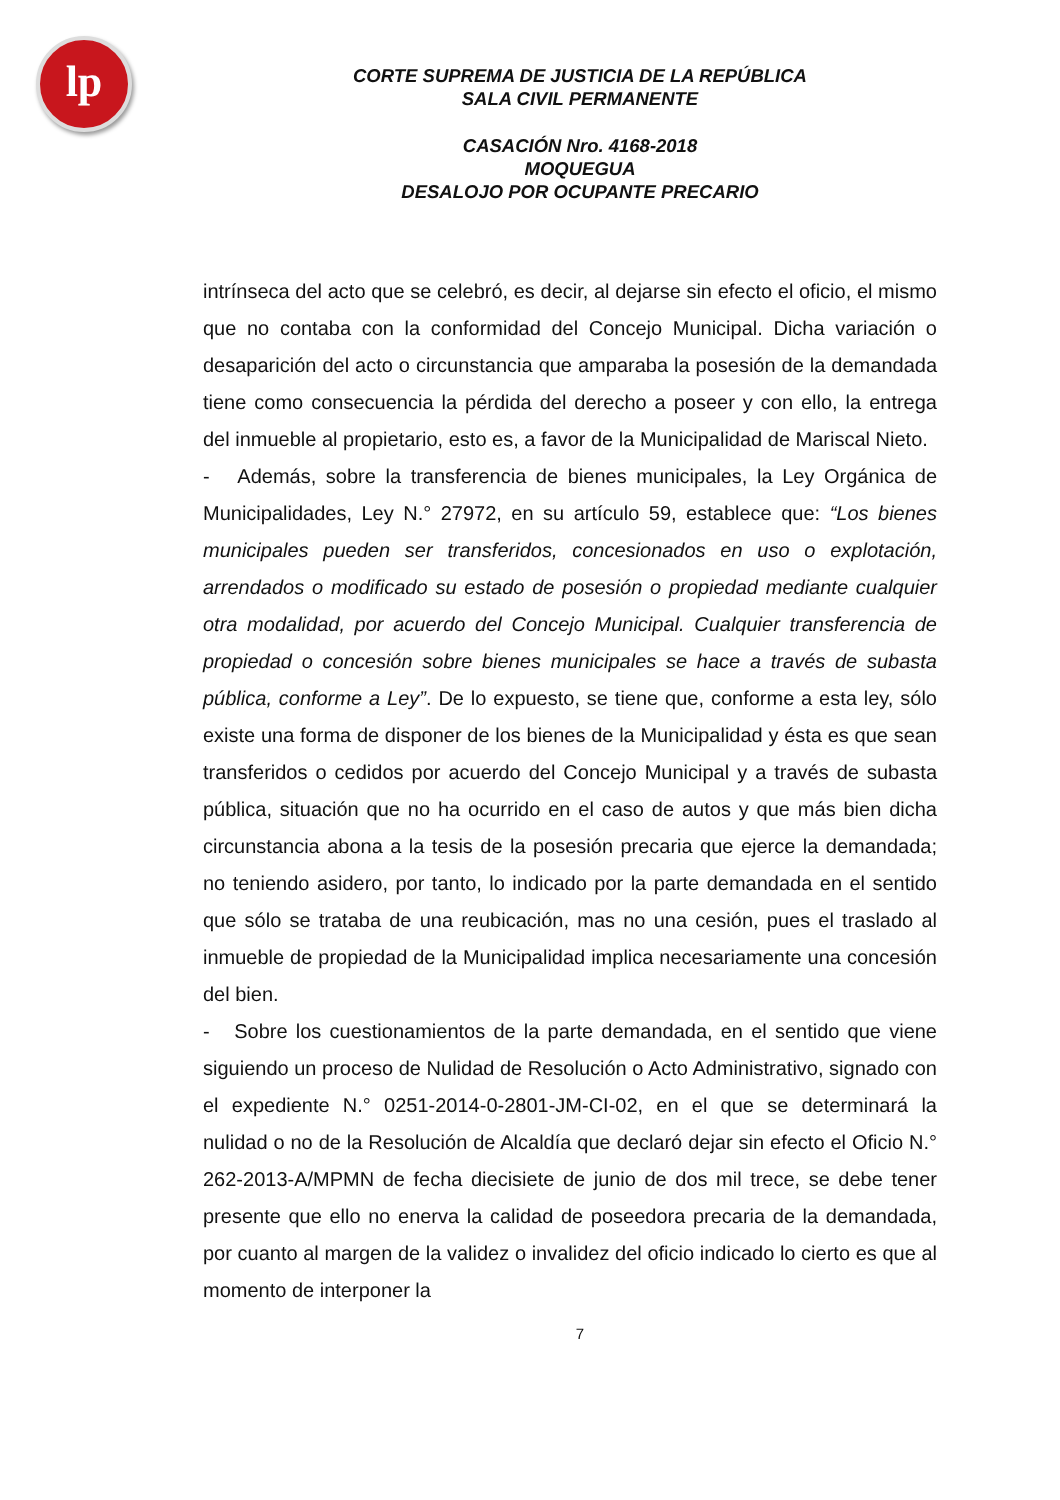lp
CORTE SUPREMA DE JUSTICIA DE LA REPÚBLICA
SALA CIVIL PERMANENTE
CASACIÓN Nro. 4168-2018
MOQUEGUA
DESALOJO POR OCUPANTE PRECARIO
intrínseca del acto que se celebró, es decir, al dejarse sin efecto el oficio, el mismo que no contaba con la conformidad del Concejo Municipal. Dicha variación o desaparición del acto o circunstancia que amparaba la posesión de la demandada tiene como consecuencia la pérdida del derecho a poseer y con ello, la entrega del inmueble al propietario, esto es, a favor de la Municipalidad de Mariscal Nieto.
- Además, sobre la transferencia de bienes municipales, la Ley Orgánica de Municipalidades, Ley N.° 27972, en su artículo 59, establece que: “Los bienes municipales pueden ser transferidos, concesionados en uso o explotación, arrendados o modificado su estado de posesión o propiedad mediante cualquier otra modalidad, por acuerdo del Concejo Municipal. Cualquier transferencia de propiedad o concesión sobre bienes municipales se hace a través de subasta pública, conforme a Ley”. De lo expuesto, se tiene que, conforme a esta ley, sólo existe una forma de disponer de los bienes de la Municipalidad y ésta es que sean transferidos o cedidos por acuerdo del Concejo Municipal y a través de subasta pública, situación que no ha ocurrido en el caso de autos y que más bien dicha circunstancia abona a la tesis de la posesión precaria que ejerce la demandada; no teniendo asidero, por tanto, lo indicado por la parte demandada en el sentido que sólo se trataba de una reubicación, mas no una cesión, pues el traslado al inmueble de propiedad de la Municipalidad implica necesariamente una concesión del bien.
- Sobre los cuestionamientos de la parte demandada, en el sentido que viene siguiendo un proceso de Nulidad de Resolución o Acto Administrativo, signado con el expediente N.° 0251-2014-0-2801-JM-CI-02, en el que se determinará la nulidad o no de la Resolución de Alcaldía que declaró dejar sin efecto el Oficio N.° 262-2013-A/MPMN de fecha diecisiete de junio de dos mil trece, se debe tener presente que ello no enerva la calidad de poseedora precaria de la demandada, por cuanto al margen de la validez o invalidez del oficio indicado lo cierto es que al momento de interponer la
7